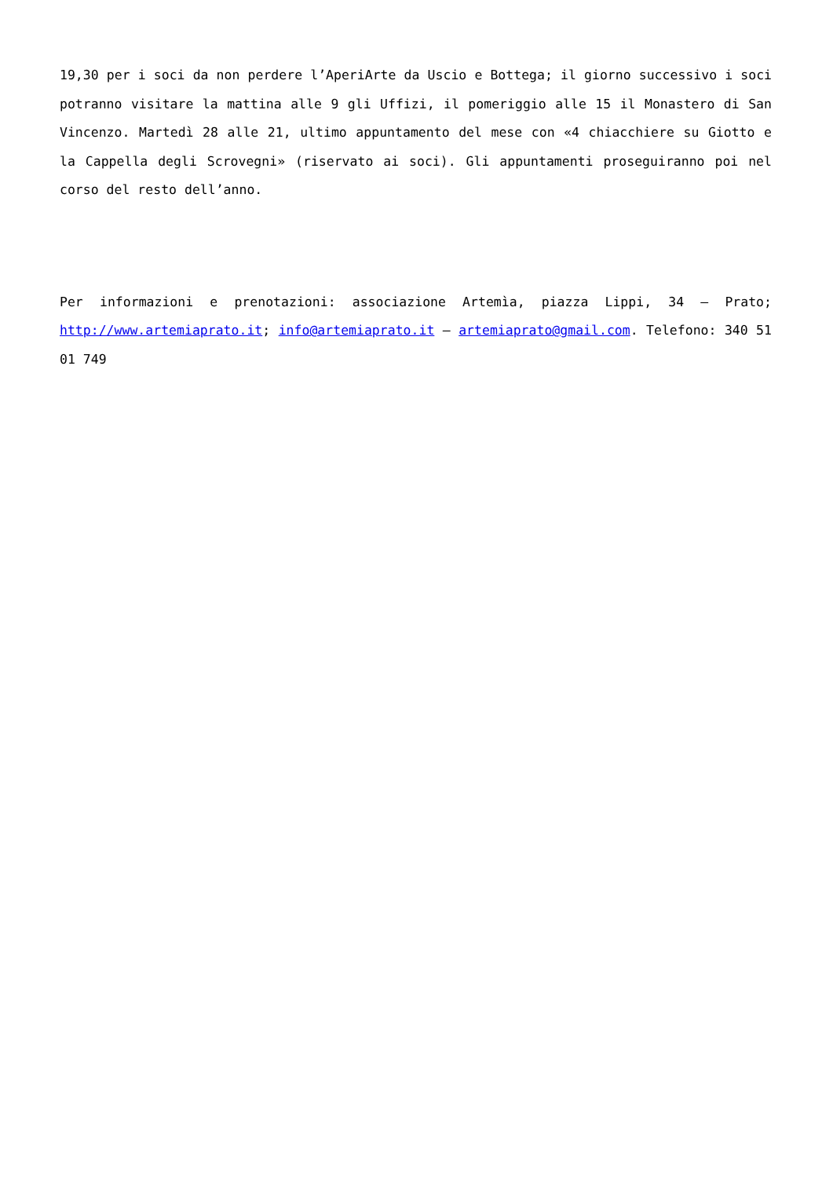19,30 per i soci da non perdere l’AperiArte da Uscio e Bottega; il giorno successivo i soci potranno visitare la mattina alle 9 gli Uffizi, il pomeriggio alle 15 il Monastero di San Vincenzo. Martedì 28 alle 21, ultimo appuntamento del mese con «4 chiacchiere su Giotto e la Cappella degli Scrovegni» (riservato ai soci). Gli appuntamenti proseguiranno poi nel corso del resto dell’anno.
Per informazioni e prenotazioni: associazione Artemìa, piazza Lippi, 34 – Prato; http://www.artemiaprato.it; info@artemiaprato.it – artemiaprato@gmail.com. Telefono: 340 51 01 749